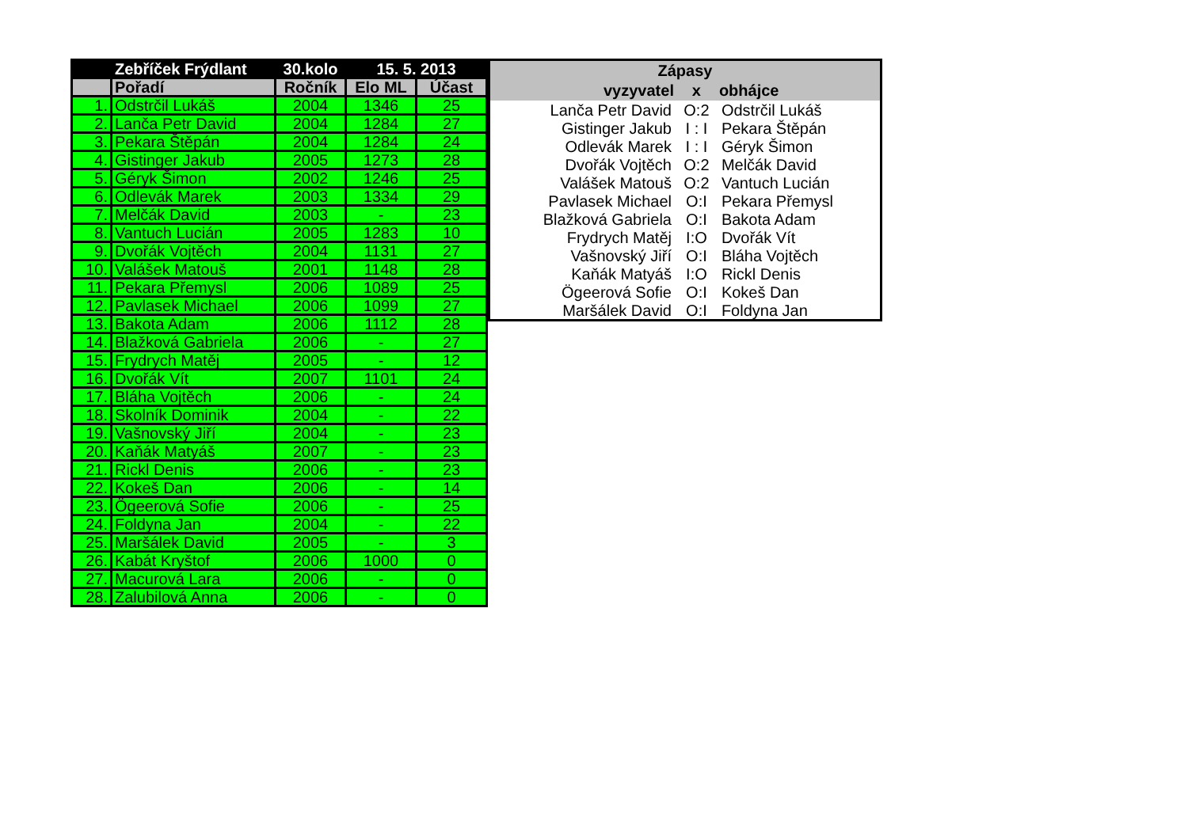| | Zebříček Frýdlant | 30.kolo | 15. 5. 2013 | |
| --- | --- | --- | --- | --- |
| | Pořadí | Ročník | Elo ML | Účast |
| 1. | Odstrčil Lukáš | 2004 | 1346 | 25 |
| 2. | Lanča Petr David | 2004 | 1284 | 27 |
| 3. | Pekara Štěpán | 2004 | 1284 | 24 |
| 4. | Gistinger Jakub | 2005 | 1273 | 28 |
| 5. | Géryk Šimon | 2002 | 1246 | 25 |
| 6. | Odlevák Marek | 2003 | 1334 | 29 |
| 7. | Melčák David | 2003 | - | 23 |
| 8. | Vantuch Lucián | 2005 | 1283 | 10 |
| 9. | Dvořák Vojtěch | 2004 | 1131 | 27 |
| 10. | Valášek Matouš | 2001 | 1148 | 28 |
| 11. | Pekara Přemysl | 2006 | 1089 | 25 |
| 12. | Pavlasek Michael | 2006 | 1099 | 27 |
| 13. | Bakota Adam | 2006 | 1112 | 28 |
| 14. | Blažková Gabriela | 2006 | - | 27 |
| 15. | Frydrych Matěj | 2005 | - | 12 |
| 16. | Dvořák Vít | 2007 | 1101 | 24 |
| 17. | Bláha Vojtěch | 2006 | - | 24 |
| 18. | Skolník Dominik | 2004 | - | 22 |
| 19. | Vašnovský Jiří | 2004 | - | 23 |
| 20. | Kaňák Matyáš | 2007 | - | 23 |
| 21. | Rickl Denis | 2006 | - | 23 |
| 22. | Kokeš Dan | 2006 | - | 14 |
| 23. | Ögeerová Sofie | 2006 | - | 25 |
| 24. | Foldyna Jan | 2004 | - | 22 |
| 25. | Maršálek David | 2005 | - | 3 |
| 26. | Kabát Kryštof | 2006 | 1000 | 0 |
| 27. | Macurová Lara | 2006 | - | 0 |
| 28. | Zalubilová Anna | 2006 | - | 0 |
| Zápasy | | |
| --- | --- | --- |
| vyzyvatel | x | obhájce |
| Lanča Petr David | O:2 | Odstrčil Lukáš |
| Gistinger Jakub | I : I | Pekara Štěpán |
| Odlevák Marek | I : I | Géryk Šimon |
| Dvořák Vojtěch | O:2 | Melčák David |
| Valášek Matouš | O:2 | Vantuch Lucián |
| Pavlasek Michael | O:I | Pekara Přemysl |
| Blažková Gabriela | O:I | Bakota Adam |
| Frydrych Matěj | I:O | Dvořák Vít |
| Vašnovský Jiří | O:I | Bláha Vojtěch |
| Kaňák Matyáš | I:O | Rickl Denis |
| Ögeerová Sofie | O:I | Kokeš Dan |
| Maršálek David | O:I | Foldyna Jan |